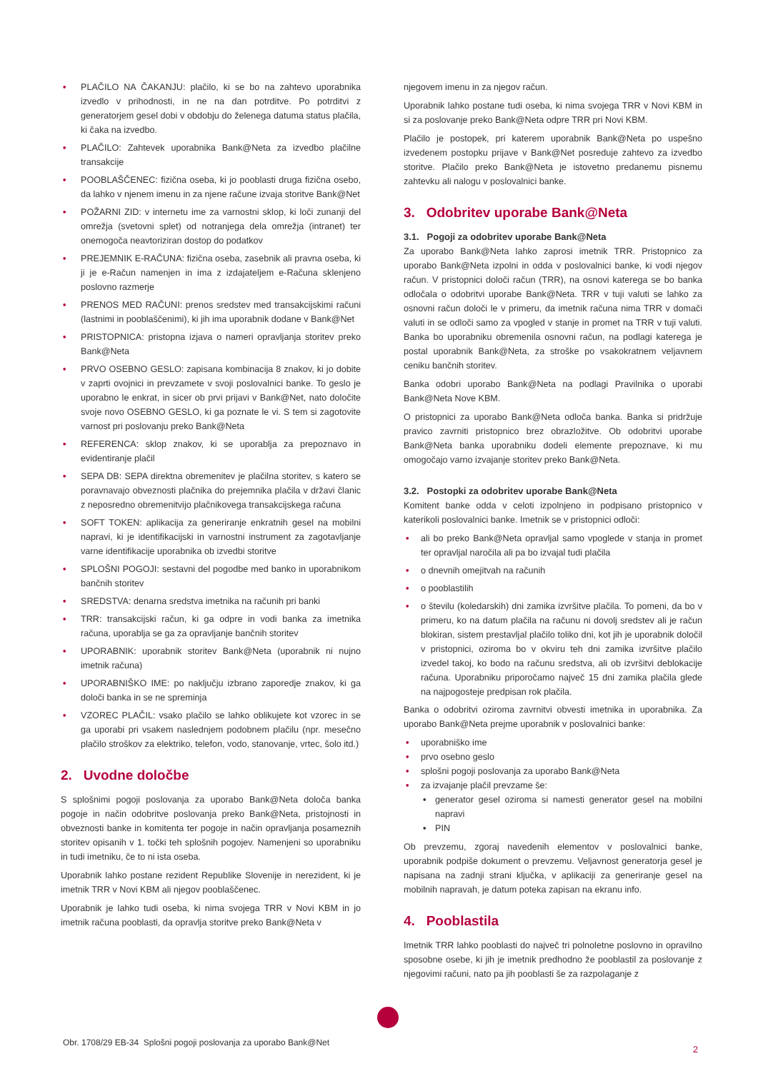• PLAČILO NA ČAKANJU: plačilo, ki se bo na zahtevo uporabnika izvedlo v prihodnosti, in ne na dan potrditve. Po potrditvi z generatorjem gesel dobi v obdobju do želenega datuma status plačila, ki čaka na izvedbo.
• PLAČILO: Zahtevek uporabnika Bank@Neta za izvedbo plačilne transakcije
• POOBLAŠČENEC: fizična oseba, ki jo pooblasti druga fizična osebo, da lahko v njenem imenu in za njene račune izvaja storitve Bank@Net
• POŽARNI ZID: v internetu ime za varnostni sklop, ki loči zunanji del omrežja (svetovni splet) od notranjega dela omrežja (intranet) ter onemogoča neavtoriziran dostop do podatkov
• PREJEMNIK E-RAČUNA: fizična oseba, zasebnik ali pravna oseba, ki ji je e-Račun namenjen in ima z izdajateljem e-Računa sklenjeno poslovno razmerje
• PRENOS MED RAČUNI: prenos sredstev med transakcijskimi računi (lastnimi in pooblaščenimi), ki jih ima uporabnik dodane v Bank@Net
• PRISTOPNICA: pristopna izjava o nameri opravljanja storitev preko Bank@Neta
• PRVO OSEBNO GESLO: zapisana kombinacija 8 znakov, ki jo dobite v zaprti ovojnici in prevzamete v svoji poslovalnici banke. To geslo je uporabno le enkrat, in sicer ob prvi prijavi v Bank@Net, nato določite svoje novo OSEBNO GESLO, ki ga poznate le vi. S tem si zagotovite varnost pri poslovanju preko Bank@Neta
• REFERENCA: sklop znakov, ki se uporablja za prepoznavo in evidentiranje plačil
• SEPA DB: SEPA direktna obremenitev je plačilna storitev, s katero se poravnavajo obveznosti plačnika do prejemnika plačila v državi članic z neposredno obremenitvijo plačnikovega transakcijskega računa
• SOFT TOKEN: aplikacija za generiranje enkratnih gesel na mobilni napravi, ki je identifikacijski in varnostni instrument za zagotavljanje varne identifikacije uporabnika ob izvedbi storitve
• SPLOŠNI POGOJI: sestavni del pogodbe med banko in uporabnikom bančnih storitev
• SREDSTVA: denarna sredstva imetnika na računih pri banki
• TRR: transakcijski račun, ki ga odpre in vodi banka za imetnika računa, uporablja se ga za opravljanje bančnih storitev
• UPORABNIK: uporabnik storitev Bank@Neta (uporabnik ni nujno imetnik računa)
• UPORABNIŠKO IME: po naključju izbrano zaporedje znakov, ki ga določi banka in se ne spreminja
• VZOREC PLAČIL: vsako plačilo se lahko oblikujete kot vzorec in se ga uporabi pri vsakem naslednjem podobnem plačilu (npr. mesečno plačilo stroškov za elektriko, telefon, vodo, stanovanje, vrtec, šolo itd.)
2. Uvodne določbe
S splošnimi pogoji poslovanja za uporabo Bank@Neta določa banka pogoje in način odobritve poslovanja preko Bank@Neta, pristojnosti in obveznosti banke in komitenta ter pogoje in način opravljanja posameznih storitev opisanih v 1. točki teh splošnih pogojev. Namenjeni so uporabniku in tudi imetniku, če to ni ista oseba.
Uporabnik lahko postane rezident Republike Slovenije in nerezident, ki je imetnik TRR v Novi KBM ali njegov pooblaščenec.
Uporabnik je lahko tudi oseba, ki nima svojega TRR v Novi KBM in jo imetnik računa pooblasti, da opravlja storitve preko Bank@Neta v
njegovem imenu in za njegov račun.
Uporabnik lahko postane tudi oseba, ki nima svojega TRR v Novi KBM in si za poslovanje preko Bank@Neta odpre TRR pri Novi KBM.
Plačilo je postopek, pri katerem uporabnik Bank@Neta po uspešno izvedenem postopku prijave v Bank@Net posreduje zahtevo za izvedbo storitve. Plačilo preko Bank@Neta je istovetno predanemu pisnemu zahtevku ali nalogu v poslovalnici banke.
3. Odobritev uporabe Bank@Neta
3.1. Pogoji za odobritev uporabe Bank@Neta
Za uporabo Bank@Neta lahko zaprosi imetnik TRR. Pristopnico za uporabo Bank@Neta izpolni in odda v poslovalnici banke, ki vodi njegov račun. V pristopnici določi račun (TRR), na osnovi katerega se bo banka odločala o odobritvi uporabe Bank@Neta. TRR v tuji valuti se lahko za osnovni račun določi le v primeru, da imetnik računa nima TRR v domači valuti in se odloči samo za vpogled v stanje in promet na TRR v tuji valuti. Banka bo uporabniku obremenila osnovni račun, na podlagi katerega je postal uporabnik Bank@Neta, za stroške po vsakokratnem veljavnem ceniku bančnih storitev.
Banka odobri uporabo Bank@Neta na podlagi Pravilnika o uporabi Bank@Neta Nove KBM.
O pristopnici za uporabo Bank@Neta odloča banka. Banka si pridržuje pravico zavrniti pristopnico brez obrazložitve. Ob odobritvi uporabe Bank@Neta banka uporabniku dodeli elemente prepoznave, ki mu omogočajo varno izvajanje storitev preko Bank@Neta.
3.2. Postopki za odobritev uporabe Bank@Neta
Komitent banke odda v celoti izpolnjeno in podpisano pristopnico v katerikoli poslovalnici banke. Imetnik se v pristopnici odloči:
• ali bo preko Bank@Neta opravljal samo vpoglede v stanja in promet ter opravljal naročila ali pa bo izvajal tudi plačila
• o dnevnih omejitvah na računih
• o pooblastilih
• o številu (koledarskih) dni zamika izvršitve plačila. To pomeni, da bo v primeru, ko na datum plačila na računu ni dovolj sredstev ali je račun blokiran, sistem prestavljal plačilo toliko dni, kot jih je uporabnik določil v pristopnici, oziroma bo v okviru teh dni zamika izvršitve plačilo izvedel takoj, ko bodo na računu sredstva, ali ob izvršitvi deblokacije računa. Uporabniku priporočamo največ 15 dni zamika plačila glede na najpogosteje predpisan rok plačila.
Banka o odobritvi oziroma zavrnitvi obvesti imetnika in uporabnika. Za uporabo Bank@Neta prejme uporabnik v poslovalnici banke:
• uporabniško ime
• prvo osebno geslo
• splošni pogoji poslovanja za uporabo Bank@Neta
• za izvajanje plačil prevzame še:
• generator gesel oziroma si namesti generator gesel na mobilni napravi
• PIN
Ob prevzemu, zgoraj navedenih elementov v poslovalnici banke, uporabnik podpiše dokument o prevzemu. Veljavnost generatorja gesel je napisana na zadnji strani ključka, v aplikaciji za generiranje gesel na mobilnih napravah, je datum poteka zapisan na ekranu info.
4. Pooblastila
Imetnik TRR lahko pooblasti do največ tri polnoletne poslovno in opravilno sposobne osebe, ki jih je imetnik predhodno že pooblastil za poslovanje z njegovimi računi, nato pa jih pooblasti še za razpolaganje z
Obr. 1708/29 EB-34 Splošni pogoji poslovanja za uporabo Bank@Net
2